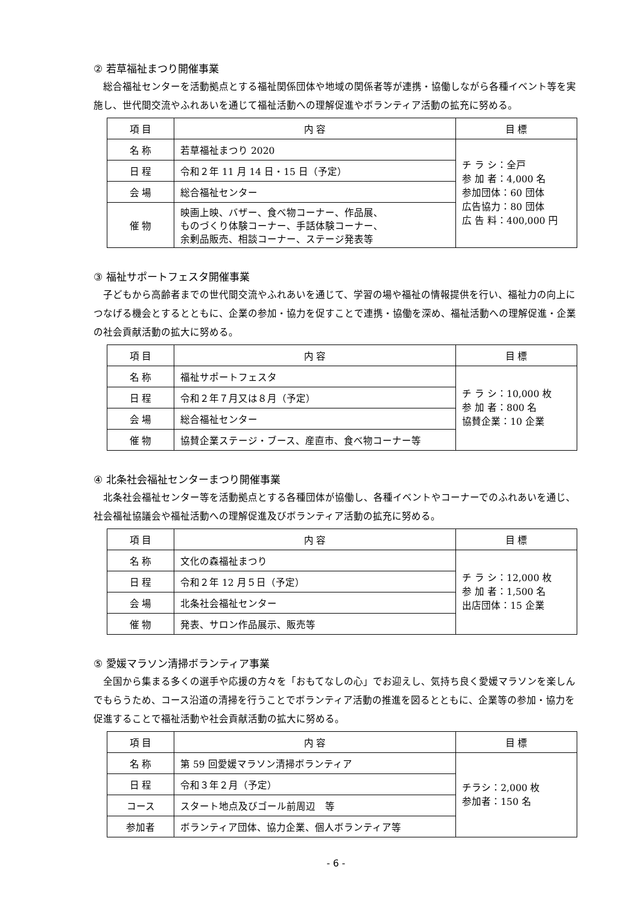② 若草福祉まつり開催事業
総合福祉センターを活動拠点とする福祉関係団体や地域の関係者等が連携・協働しながら各種イベント等を実施し、世代間交流やふれあいを通じて福祉活動への理解促進やボランティア活動の拡充に努める。
| 項 目 | 内 容 | 目 標 |
| --- | --- | --- |
| 名 称 | 若草福祉まつり 2020 | チ ラ シ：全戸 参 加 者：4,000 名 参加団体：60 団体 広告協力：80 団体 広 告 料：400,000 円 |
| 日 程 | 令和２年 11 月 14 日・15 日（予定） | |
| 会 場 | 総合福祉センター | |
| 催 物 | 映画上映、バザー、食べ物コーナー、作品展、 ものづくり体験コーナー、手話体験コーナー、 余剰品販売、相談コーナー、ステージ発表等 | |
③ 福祉サポートフェスタ開催事業
子どもから高齢者までの世代間交流やふれあいを通じて、学習の場や福祉の情報提供を行い、福祉力の向上につなげる機会とするとともに、企業の参加・協力を促すことで連携・協働を深め、福祉活動への理解促進・企業の社会貢献活動の拡大に努める。
| 項 目 | 内 容 | 目 標 |
| --- | --- | --- |
| 名 称 | 福祉サポートフェスタ | チ ラ シ：10,000 枚 参 加 者：800 名 協賛企業：10 企業 |
| 日 程 | 令和２年７月又は８月（予定） | |
| 会 場 | 総合福祉センター | |
| 催 物 | 協賛企業ステージ・ブース、産直市、食べ物コーナー等 | |
④ 北条社会福祉センターまつり開催事業
北条社会福祉センター等を活動拠点とする各種団体が協働し、各種イベントやコーナーでのふれあいを通じ、社会福祉協議会や福祉活動への理解促進及びボランティア活動の拡充に努める。
| 項 目 | 内 容 | 目 標 |
| --- | --- | --- |
| 名 称 | 文化の森福祉まつり | チ ラ シ：12,000 枚 参 加 者：1,500 名 出店団体：15 企業 |
| 日 程 | 令和２年 12 月５日（予定） | |
| 会 場 | 北条社会福祉センター | |
| 催 物 | 発表、サロン作品展示、販売等 | |
⑤ 愛媛マラソン清掃ボランティア事業
全国から集まる多くの選手や応援の方々を「おもてなしの心」でお迎えし、気持ち良く愛媛マラソンを楽しんでもらうため、コース沿道の清掃を行うことでボランティア活動の推進を図るとともに、企業等の参加・協力を促進することで福祉活動や社会貢献活動の拡大に努める。
| 項 目 | 内 容 | 目 標 |
| --- | --- | --- |
| 名 称 | 第 59 回愛媛マラソン清掃ボランティア | チラシ：2,000 枚 参加者：150 名 |
| 日 程 | 令和３年２月（予定） | |
| コース | スタート地点及びゴール前周辺 等 | |
| 参加者 | ボランティア団体、協力企業、個人ボランティア等 | |
- 6 -